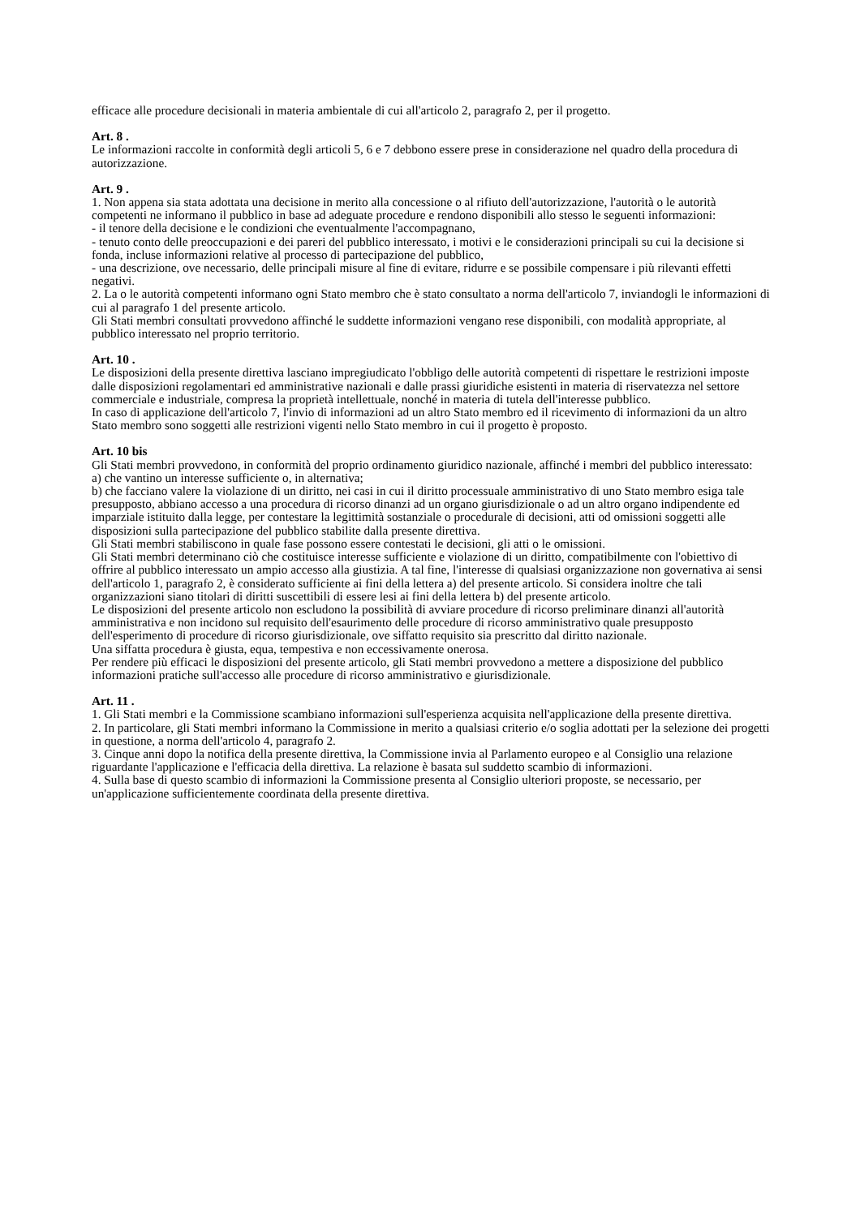efficace alle procedure decisionali in materia ambientale di cui all'articolo 2, paragrafo 2, per il progetto.
Art. 8 .
Le informazioni raccolte in conformità degli articoli 5, 6 e 7 debbono essere prese in considerazione nel quadro della procedura di autorizzazione.
Art. 9 .
1. Non appena sia stata adottata una decisione in merito alla concessione o al rifiuto dell'autorizzazione, l'autorità o le autorità competenti ne informano il pubblico in base ad adeguate procedure e rendono disponibili allo stesso le seguenti informazioni:
- il tenore della decisione e le condizioni che eventualmente l'accompagnano,
- tenuto conto delle preoccupazioni e dei pareri del pubblico interessato, i motivi e le considerazioni principali su cui la decisione si fonda, incluse informazioni relative al processo di partecipazione del pubblico,
- una descrizione, ove necessario, delle principali misure al fine di evitare, ridurre e se possibile compensare i più rilevanti effetti negativi.
2. La o le autorità competenti informano ogni Stato membro che è stato consultato a norma dell'articolo 7, inviandogli le informazioni di cui al paragrafo 1 del presente articolo.
Gli Stati membri consultati provvedono affinché le suddette informazioni vengano rese disponibili, con modalità appropriate, al pubblico interessato nel proprio territorio.
Art. 10 .
Le disposizioni della presente direttiva lasciano impregiudicato l'obbligo delle autorità competenti di rispettare le restrizioni imposte dalle disposizioni regolamentari ed amministrative nazionali e dalle prassi giuridiche esistenti in materia di riservatezza nel settore commerciale e industriale, compresa la proprietà intellettuale, nonché in materia di tutela dell'interesse pubblico.
In caso di applicazione dell'articolo 7, l'invio di informazioni ad un altro Stato membro ed il ricevimento di informazioni da un altro Stato membro sono soggetti alle restrizioni vigenti nello Stato membro in cui il progetto è proposto.
Art. 10 bis
Gli Stati membri provvedono, in conformità del proprio ordinamento giuridico nazionale, affinché i membri del pubblico interessato:
a) che vantino un interesse sufficiente o, in alternativa;
b) che facciano valere la violazione di un diritto, nei casi in cui il diritto processuale amministrativo di uno Stato membro esiga tale presupposto, abbiano accesso a una procedura di ricorso dinanzi ad un organo giurisdizionale o ad un altro organo indipendente ed imparziale istituito dalla legge, per contestare la legittimità sostanziale o procedurale di decisioni, atti od omissioni soggetti alle disposizioni sulla partecipazione del pubblico stabilite dalla presente direttiva.
Gli Stati membri stabiliscono in quale fase possono essere contestati le decisioni, gli atti o le omissioni.
Gli Stati membri determinano ciò che costituisce interesse sufficiente e violazione di un diritto, compatibilmente con l'obiettivo di offrire al pubblico interessato un ampio accesso alla giustizia. A tal fine, l'interesse di qualsiasi organizzazione non governativa ai sensi dell'articolo 1, paragrafo 2, è considerato sufficiente ai fini della lettera a) del presente articolo. Si considera inoltre che tali organizzazioni siano titolari di diritti suscettibili di essere lesi ai fini della lettera b) del presente articolo.
Le disposizioni del presente articolo non escludono la possibilità di avviare procedure di ricorso preliminare dinanzi all'autorità amministrativa e non incidono sul requisito dell'esaurimento delle procedure di ricorso amministrativo quale presupposto dell'esperimento di procedure di ricorso giurisdizionale, ove siffatto requisito sia prescritto dal diritto nazionale.
Una siffatta procedura è giusta, equa, tempestiva e non eccessivamente onerosa.
Per rendere più efficaci le disposizioni del presente articolo, gli Stati membri provvedono a mettere a disposizione del pubblico informazioni pratiche sull'accesso alle procedure di ricorso amministrativo e giurisdizionale.
Art. 11 .
1. Gli Stati membri e la Commissione scambiano informazioni sull'esperienza acquisita nell'applicazione della presente direttiva.
2. In particolare, gli Stati membri informano la Commissione in merito a qualsiasi criterio e/o soglia adottati per la selezione dei progetti in questione, a norma dell'articolo 4, paragrafo 2.
3. Cinque anni dopo la notifica della presente direttiva, la Commissione invia al Parlamento europeo e al Consiglio una relazione riguardante l'applicazione e l'efficacia della direttiva. La relazione è basata sul suddetto scambio di informazioni.
4. Sulla base di questo scambio di informazioni la Commissione presenta al Consiglio ulteriori proposte, se necessario, per un'applicazione sufficientemente coordinata della presente direttiva.